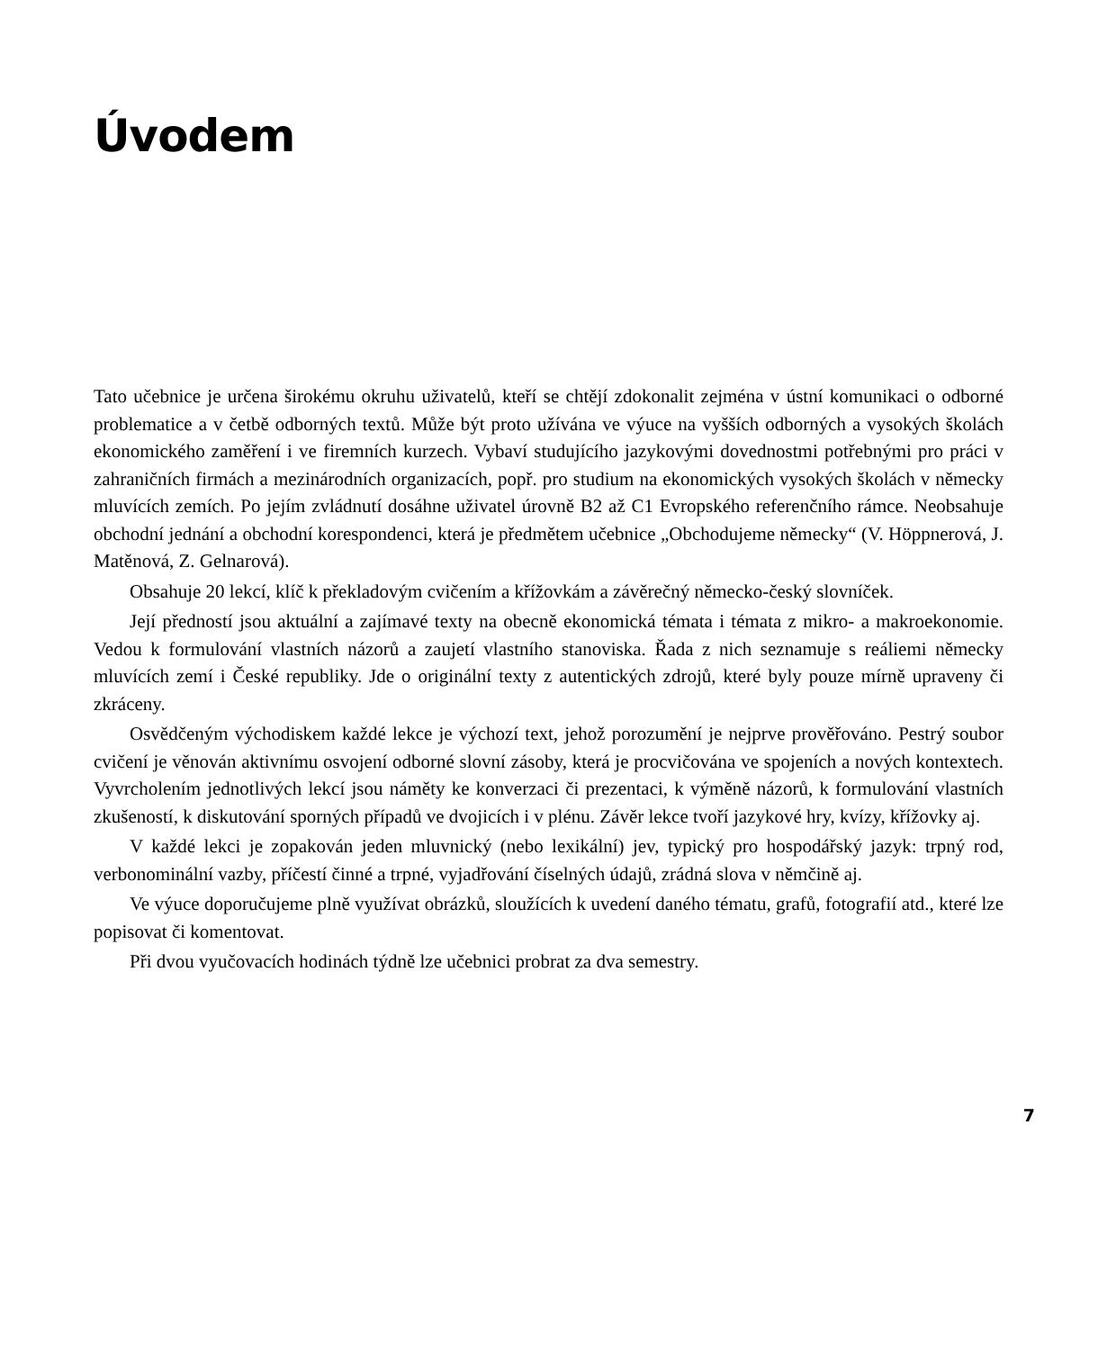Úvodem
Tato učebnice je určena širokému okruhu uživatelů, kteří se chtějí zdokonalit zejména v ústní komunikaci o odborné problematice a v četbě odborných textů. Může být proto užívána ve výuce na vyšších odborných a vysokých školách ekonomického zaměření i ve firemních kurzech. Vybaví studujícího jazykovými dovednostmi potřebnými pro práci v zahraničních firmách a mezinárodních organizacích, popř. pro studium na ekonomických vysokých školách v německy mluvících zemích. Po jejím zvládnutí dosáhne uživatel úrovně B2 až C1 Evropského referenčního rámce. Neobsahuje obchodní jednání a obchodní korespondenci, která je předmětem učebnice „Obchodujeme německy“ (V. Höppnerová, J. Matěnová, Z. Gelnarová).
Obsahuje 20 lekcí, klíč k překladovým cvičením a křížovkám a závěrečný německo-český slovníček.
Její předností jsou aktuální a zajímavé texty na obecně ekonomická témata i témata z mikro- a makroekonomie. Vedou k formulování vlastních názorů a zaujetí vlastního stanoviska. Řada z nich seznamuje s reáliemi německy mluvících zemí i České republiky. Jde o originální texty z autentických zdrojů, které byly pouze mírně upraveny či zkráceny.
Osvědčeným východiskem každé lekce je výchozí text, jehož porozumění je nejprve prověřováno. Pestrý soubor cvičení je věnován aktivnímu osvojení odborné slovní zásoby, která je procvičována ve spojeních a nových kontextech. Vyvrcholením jednotlivých lekcí jsou náměty ke konverzaci či prezentaci, k výměně názorů, k formulování vlastních zkušeností, k diskutování sporných případů ve dvojicích i v plénu. Závěr lekce tvoří jazykové hry, kvízy, křížovky aj.
V každé lekci je zopakován jeden mluvnický (nebo lexikální) jev, typický pro hospodářský jazyk: trpný rod, verbonominální vazby, příčestí činné a trpné, vyjadřování číselných údajů, zrádná slova v němčině aj.
Ve výuce doporučujeme plně využívat obrázků, sloužících k uvedení daného tématu, grafů, fotografií atd., které lze popisovat či komentovat.
Při dvou vyučovacích hodinách týdně lze učebnici probrat za dva semestry.
7